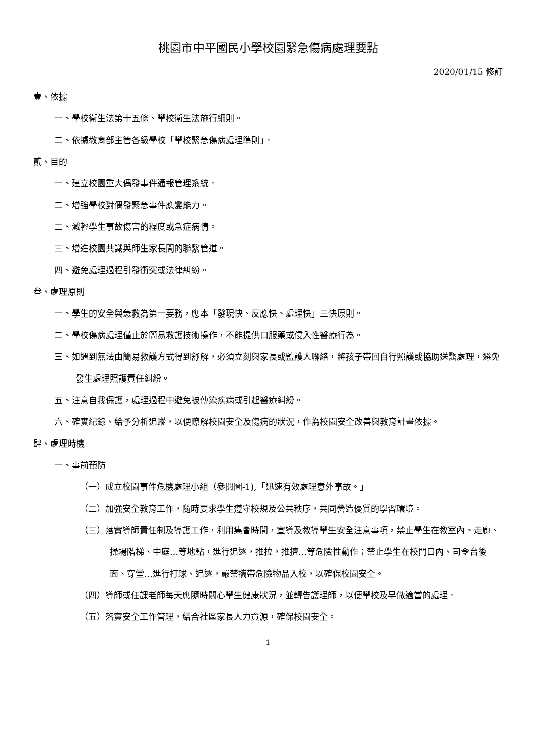桃園市中平國民小學校園緊急傷病處理要點
2020/01/15 修訂
壹、依據
一、學校衛生法第十五條、學校衛生法施行細則。
二、依據教育部主管各級學校「學校緊急傷病處理準則」。
貳、目的
一、建立校園重大偶發事件通報管理系統。
二、增強學校對偶發緊急事件應變能力。
二、減輕學生事故傷害的程度或急症病情。
三、增進校園共識與師生家長間的聯繫管道。
四、避免處理過程引發衝突或法律糾紛。
叁、處理原則
一、學生的安全與急救為第一要務，應本「發現快、反應快、處理快」三快原則。
二、學校傷病處理僅止於簡易救護技術操作，不能提供口服藥或侵入性醫療行為。
三、如遇到無法由簡易救護方式得到舒解，必須立刻與家長或監護人聯絡，將孩子帶回自行照護或協助送醫處理，避免發生處理照護責任糾紛。
五、注意自我保護，處理過程中避免被傳染疾病或引起醫療糾紛。
六、確實紀錄、給予分析追蹤，以便瞭解校園安全及傷病的狀況，作為校園安全改善與教育計畫依據。
肆、處理時機
一、事前預防
（一）成立校園事件危機處理小組（參閱圖-1),「迅速有效處理意外事故。」
（二）加強安全教育工作，隨時要求學生遵守校規及公共秩序，共同營造優質的學習環境。
（三）落實導師責任制及導護工作，利用集會時間，宣導及教導學生安全注意事項，禁止學生在教室內、走廊、操場階梯、中庭…等地點，進行追逐，推拉，推擠…等危險性動作；禁止學生在校門口內、司令台後面、穿堂…進行打球、追逐，嚴禁攜帶危險物品入校，以確保校園安全。
（四）導師或任課老師每天應隨時關心學生健康狀況，並轉告護理師，以便學校及早做適當的處理。
（五）落實安全工作管理，結合社區家長人力資源，確保校園安全。
1